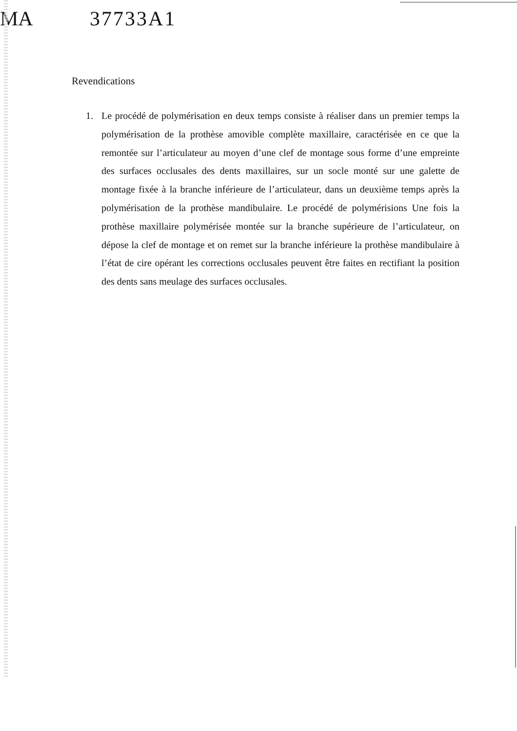MA 37733A1
Revendications
1. Le procédé de polymérisation en deux temps consiste à réaliser dans un premier temps la polymérisation de la prothèse amovible complète maxillaire, caractérisée en ce que la remontée sur l’articulateur au moyen d’une clef de montage sous forme d’une empreinte des surfaces occlusales des dents maxillaires, sur un socle monté sur une galette de montage fixée à la branche inférieure de l’articulateur, dans un deuxième temps après la polymérisation de la prothèse mandibulaire. Le procédé de polymérisions Une fois la prothèse maxillaire polymérisée montée sur la branche supérieure de l’articulateur, on dépose la clef de montage et on remet sur la branche inférieure la prothèse mandibulaire à l’état de cire opérant les corrections occlusales peuvent être faites en rectifiant la position des dents sans meulage des surfaces occlusales.